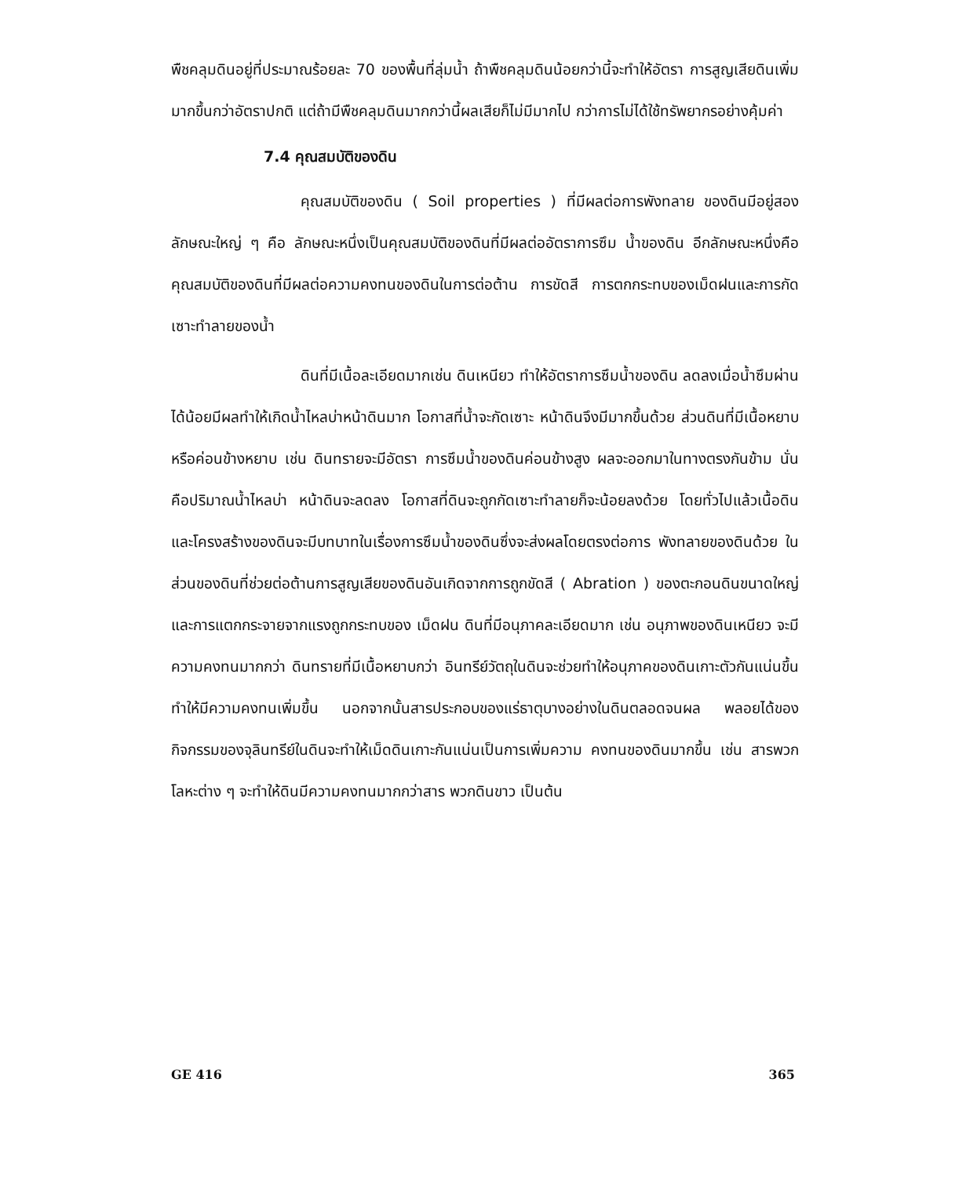พืชคลุมดินอยู่ที่ประมาณร้อยละ 70 ของพื้นที่ลุ่มน้ำ ถ้าพืชคลุมดินน้อยกว่านี้จะทำให้อัตรา การสูญเสียดินเพิ่มมากขึ้นกว่าอัตราปกติ แต่ถ้ามีพืชคลุมดินมากกว่านี้ผลเสียก็ไม่มีมากไป กว่าการไม่ได้ใช้ทรัพยากรอย่างคุ้มค่า
7.4 คุณสมบัติของดิน
คุณสมบัติของดิน ( Soil properties ) ที่มีผลต่อการพังทลาย ของดินมีอยู่สองลักษณะใหญ่ ๆ คือ ลักษณะหนึ่งเป็นคุณสมบัติของดินที่มีผลต่ออัตราการซึม น้ำของดิน อีกลักษณะหนึ่งคือ คุณสมบัติของดินที่มีผลต่อความคงทนของดินในการต่อต้าน การขัดสี การตกกระทบของเม็ดฝนและการกัดเซาะทำลายของน้ำ
ดินที่มีเนื้อละเอียดมากเช่น ดินเหนียว ทำให้อัตราการซึมน้ำของดิน ลดลงเมื่อน้ำซึมผ่านได้น้อยมีผลทำให้เกิดน้ำไหลบ่าหน้าดินมาก โอกาสที่น้ำจะกัดเซาะ หน้าดินจึงมีมากขึ้นด้วย ส่วนดินที่มีเนื้อหยาบหรือค่อนข้างหยาบ เช่น ดินทรายจะมีอัตรา การซึมน้ำของดินค่อนข้างสูง ผลจะออกมาในทางตรงกันข้าม นั่นคือปริมาณน้ำไหลบ่า หน้าดินจะลดลง โอกาสที่ดินจะถูกกัดเซาะทำลายก็จะน้อยลงด้วย โดยทั่วไปแล้วเนื้อดิน และโครงสร้างของดินจะมีบทบาทในเรื่องการซึมน้ำของดินซึ่งจะส่งผลโดยตรงต่อการ พังทลายของดินด้วย ในส่วนของดินที่ช่วยต่อต้านการสูญเสียของดินอันเกิดจากการถูกขัดสี ( Abration ) ของตะกอนดินขนาดใหญ่และการแตกกระจายจากแรงถูกกระทบของ เม็ดฝน ดินที่มีอนุภาคละเอียดมาก เช่น อนุภาพของดินเหนียว จะมีความคงทนมากกว่า ดินทรายที่มีเนื้อหยาบกว่า อินทรีย์วัตถุในดินจะช่วยทำให้อนุภาคของดินเกาะตัวกันแน่นขึ้น ทำให้มีความคงทนเพิ่มขึ้น นอกจากนั้นสารประกอบของแร่ธาตุบางอย่างในดินตลอดจนผล พลอยได้ของกิจกรรมของจุลินทรีย์ในดินจะทำให้เม็ดดินเกาะกันแน่นเป็นการเพิ่มความ คงทนของดินมากขึ้น เช่น สารพวกโลหะต่าง ๆ จะทำให้ดินมีความคงทนมากกว่าสาร พวกดินขาว เป็นต้น
GE 416 365